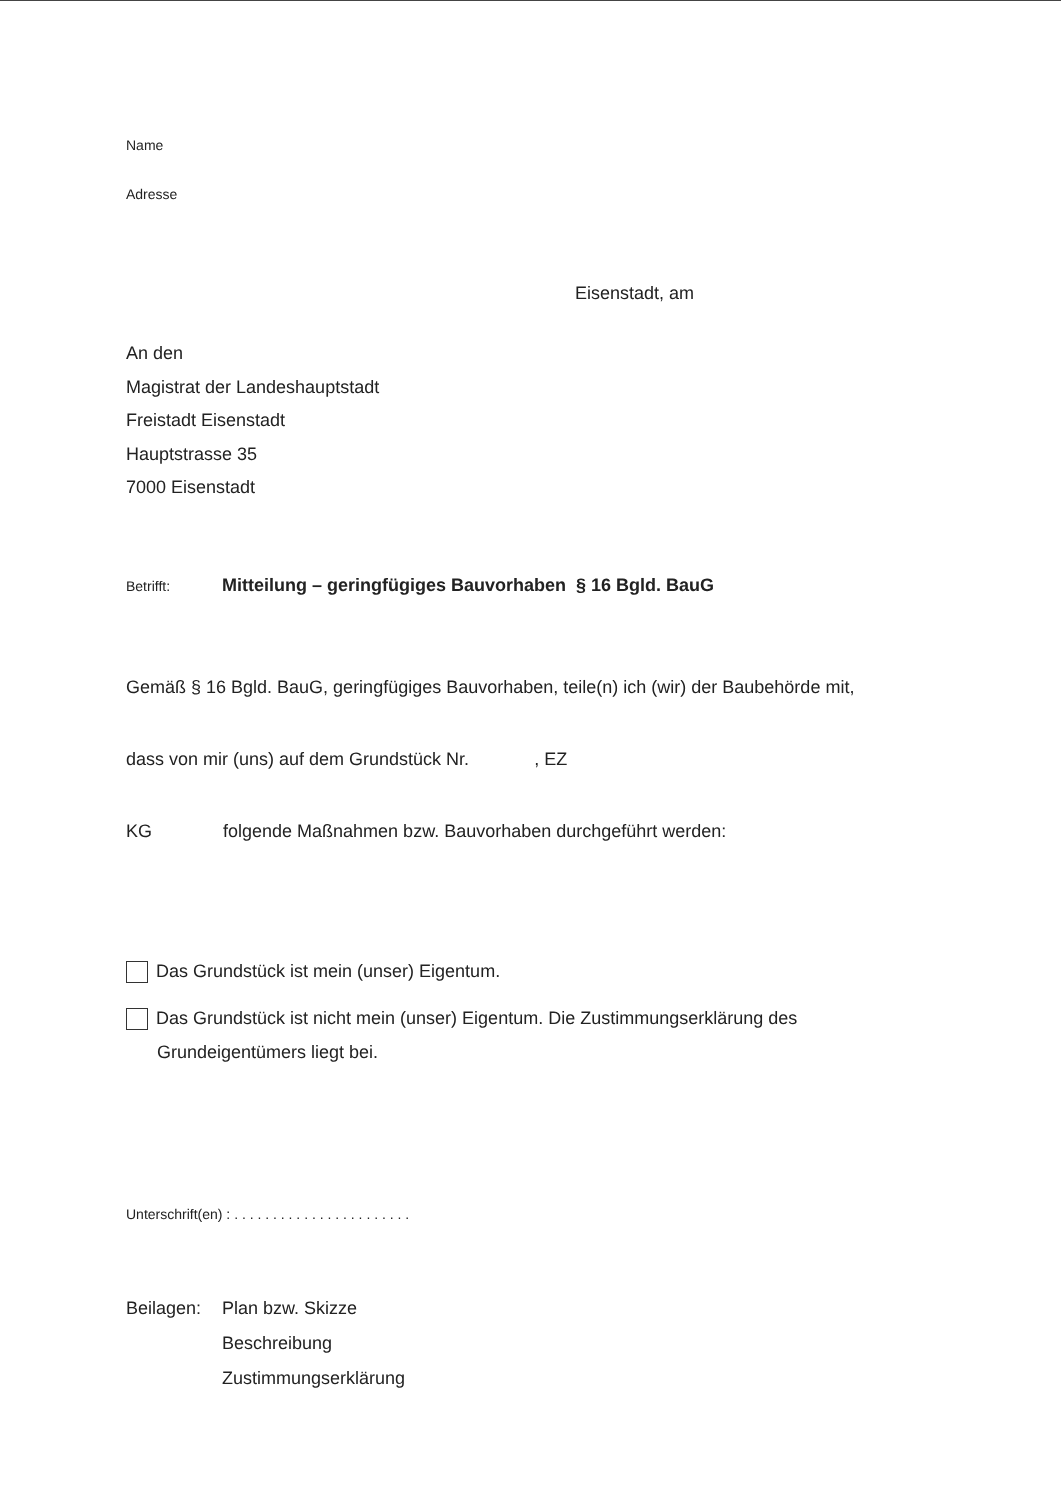Name
Adresse
Eisenstadt, am
An den
Magistrat der Landeshauptstadt
Freistadt Eisenstadt
Hauptstrasse 35
7000 Eisenstadt
Betrifft: Mitteilung – geringfügiges Bauvorhaben § 16 Bgld. BauG
Gemäß § 16 Bgld. BauG, geringfügiges Bauvorhaben, teile(n) ich (wir) der Baubehörde mit,
dass von mir (uns) auf dem Grundstück Nr. , EZ
KG folgende Maßnahmen bzw. Bauvorhaben durchgeführt werden:
Das Grundstück ist mein (unser) Eigentum.
Das Grundstück ist nicht mein (unser) Eigentum. Die Zustimmungserklärung des
Grundeigentümers liegt bei.
Unterschrift(en) : . . . . . . . . . . . . . . . . . . . . . . .
Beilagen:
Plan bzw. Skizze
Beschreibung
Zustimmungserklärung